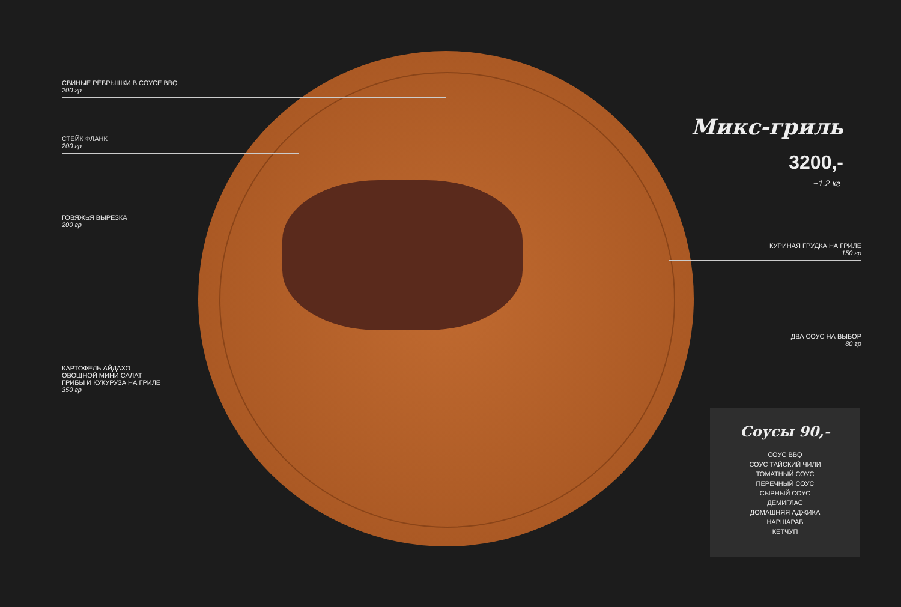СВИНЫЕ РЁБРЫШКИ В СОУСЕ BBQ
200 гр
СТЕЙК ФЛАНК
200 гр
ГОВЯЖЬЯ ВЫРЕЗКА
200 гр
КАРТОФЕЛЬ АЙДАХО
ОВОЩНОЙ МИНИ САЛАТ
ГРИБЫ И КУКУРУЗА НА ГРИЛЕ
350 гр
Микс-гриль
3200,-
~1,2 кг
КУРИНАЯ ГРУДКА НА ГРИЛЕ
150 гр
ДВА СОУС НА ВЫБОР
80 гр
Соусы 90,-
СОУС BBQ
СОУС ТАЙСКИЙ ЧИЛИ
ТОМАТНЫЙ СОУС
ПЕРЕЧНЫЙ СОУС
СЫРНЫЙ СОУС
ДЕМИГЛАС
ДОМАШНЯЯ АДЖИКА
НАРШАРАБ
КЕТЧУП